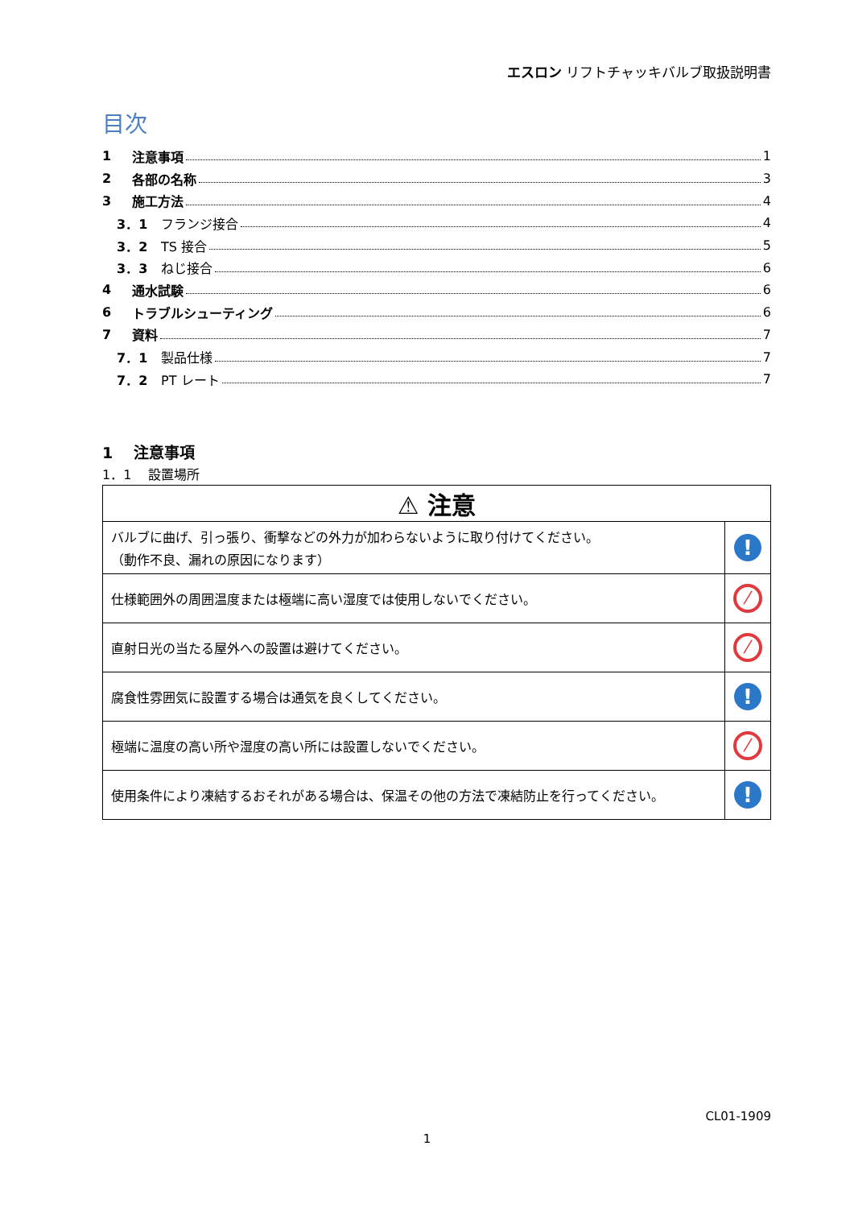エスロン リフトチャッキバルブ取扱説明書
目次
1 注意事項 1
2 各部の名称 3
3 施工方法 4
3．1 フランジ接合 4
3．2 TS 接合 5
3．3 ねじ接合 6
4 通水試験 6
6 トラブルシューティング 6
7 資料 7
7．1 製品仕様 7
7．2 PT レート 7
1　 注意事項
1．1　 設置場所
| ⚠ 注意 | |
| バルブに曲げ、引っ張り、衝撃などの外力が加わらないように取り付けてください。 （動作不良、漏れの原因になります） | ! |
| 仕様範囲外の周囲温度または極端に高い湿度では使用しないでください。 | ⁄ |
| 直射日光の当たる屋外への設置は避けてください。 | ⁄ |
| 腐食性雰囲気に設置する場合は通気を良くしてください。 | ! |
| 極端に温度の高い所や湿度の高い所には設置しないでください。 | ⁄ |
| 使用条件により凍結するおそれがある場合は、保温その他の方法で凍結防止を行ってください。 | ! |
CL01-1909
1